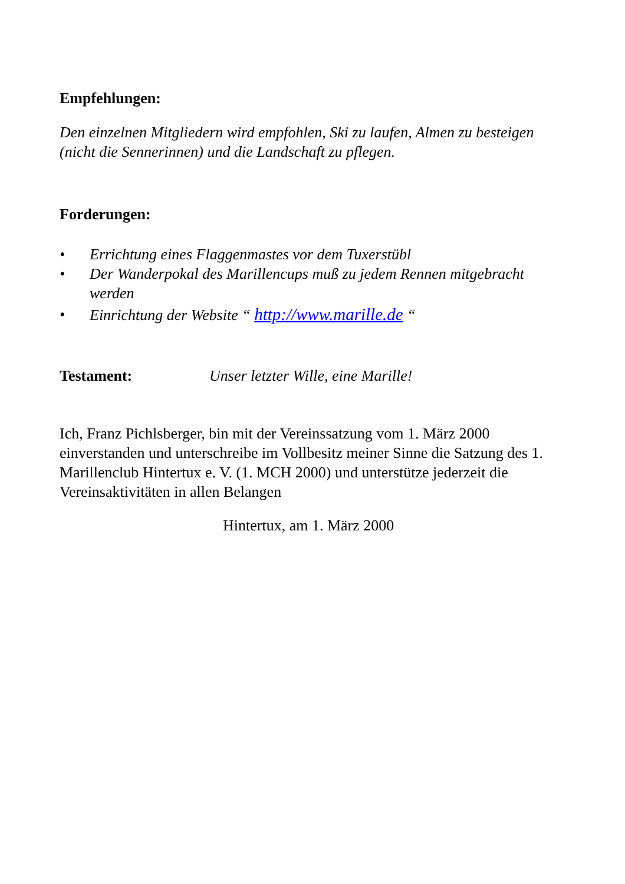Empfehlungen:
Den einzelnen Mitgliedern wird empfohlen, Ski zu laufen, Almen zu besteigen (nicht die Sennerinnen) und die Landschaft zu pflegen.
Forderungen:
• Errichtung eines Flaggenmastes vor dem Tuxerstübl
• Der Wanderpokal des Marillencups muß zu jedem Rennen mitgebracht werden
• Einrichtung der Website “ http://www.marille.de “
Testament: Unser letzter Wille, eine Marille!
Ich, Franz Pichlsberger, bin mit der Vereinssatzung vom 1. März 2000 einverstanden und unterschreibe im Vollbesitz meiner Sinne die Satzung des 1. Marillenclub Hintertux e. V. (1. MCH 2000) und unterstütze jederzeit die Vereinsaktivitäten in allen Belangen
Hintertux, am 1. März 2000